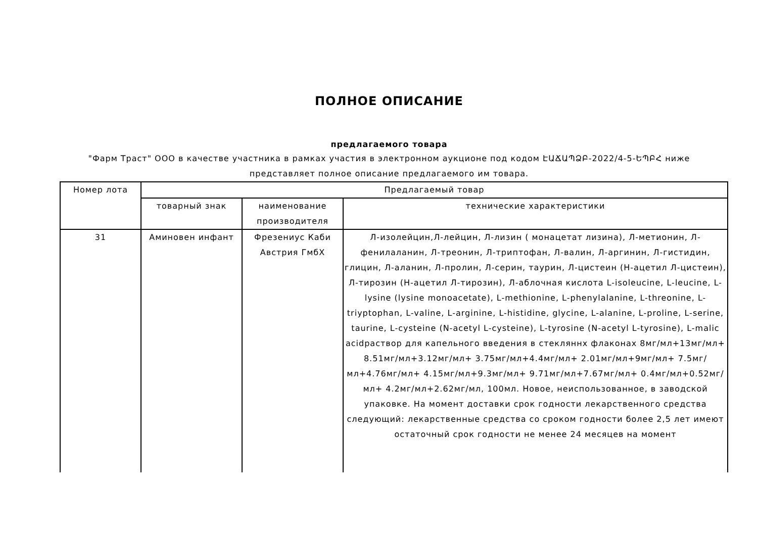ПОЛНОЕ ОПИСАНИЕ
предлагаемого товара
"Фарм Траст" ООО в качестве участника в рамках участия в электронном аукционе под кодом ԷԱՃԱՊՁԲ-2022/4-5-ԵՊԲՀ ниже
представляет полное описание предлагаемого им товара.
| Номер лота | Предлагаемый товар | | |
| --- | --- | --- | --- |
| | товарный знак | наименование производителя | технические характеристики |
| 31 | Аминовен инфант | Фрезениус Каби Австрия ГмбХ | Л-изолейцин,Л-лейцин, Л-лизин ( монацетат лизина), Л-метионин, Л-фенилаланин, Л-треонин, Л-триптофан, Л-валин, Л-аргинин, Л-гистидин, глицин, Л-аланин, Л-пролин, Л-серин, таурин, Л-цистеин (Н-ацетил Л-цистеин), Л-тирозин (Н-ацетил Л-тирозин), Л-аблочная кислота L-isoleucine, L-leucine, L-lysine (lysine monoacetate), L-methionine, L-phenylalanine, L-threonine, L-triyptophan, L-valine, L-arginine, L-histidine, glycine, L-alanine, L-proline, L-serine, taurine, L-cysteine (N-acetyl L-cysteine), L-tyrosine (N-acetyl L-tyrosine), L-malic acidраствор для капельного введения в стекляннх флаконах 8мг/мл+13мг/мл+ 8.51мг/мл+3.12мг/мл+ 3.75мг/мл+4.4мг/мл+ 2.01мг/мл+9мг/мл+ 7.5мг/мл+4.76мг/мл+ 4.15мг/мл+9.3мг/мл+ 9.71мг/мл+7.67мг/мл+ 0.4мг/мл+0.52мг/мл+ 4.2мг/мл+2.62мг/мл, 100мл. Новое, неиспользованное, в заводской упаковке. На момент доставки срок годности лекарственного средства следующий: лекарственные средства со сроком годности более 2,5 лет имеют остаточный срок годности не менее 24 месяцев на момент |